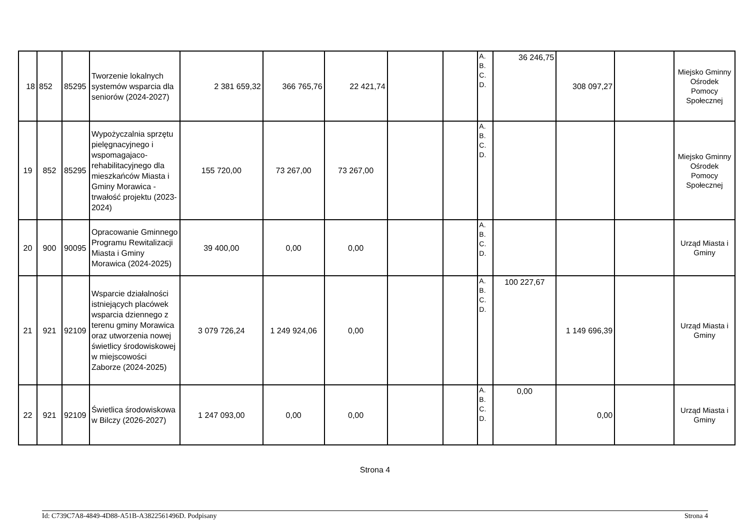| 18 | 852 | 85295 | Tworzenie lokalnych systemów wsparcia dla seniorów (2024-2027) | 2 381 659,32 | 366 765,76 | 22 421,74 | | | A. B. C. D. | 36 246,75 | 308 097,27 | | Miejsko Gminny Ośrodek Pomocy Społecznej |
| 19 | 852 | 85295 | Wypożyczalnia sprzętu pielęgnacyjnego i wspomagajaco-rehabilitacyjnego dla mieszkańców Miasta i Gminy Morawica - trwałość projektu (2023-2024) | 155 720,00 | 73 267,00 | 73 267,00 | | | A. B. C. D. | | | | Miejsko Gminny Ośrodek Pomocy Społecznej |
| 20 | 900 | 90095 | Opracowanie Gminnego Programu Rewitalizacji Miasta i Gminy Morawica (2024-2025) | 39 400,00 | 0,00 | 0,00 | | | A. B. C. D. | | | | Urząd Miasta i Gminy |
| 21 | 921 | 92109 | Wsparcie działalności istniejących placówek wsparcia dziennego z terenu gminy Morawica oraz utworzenia nowej świetlicy środowiskowej w miejscowości Zaborze (2024-2025) | 3 079 726,24 | 1 249 924,06 | 0,00 | | | A. B. C. D. | 100 227,67 | 1 149 696,39 | | Urząd Miasta i Gminy |
| 22 | 921 | 92109 | Świetlica środowiskowa w Bilczy (2026-2027) | 1 247 093,00 | 0,00 | 0,00 | | | A. B. C. D. | 0,00 | 0,00 | | Urząd Miasta i Gminy |
Strona 4
Id: C739C7A8-4849-4D88-A51B-A3822561496D. Podpisany Strona 4